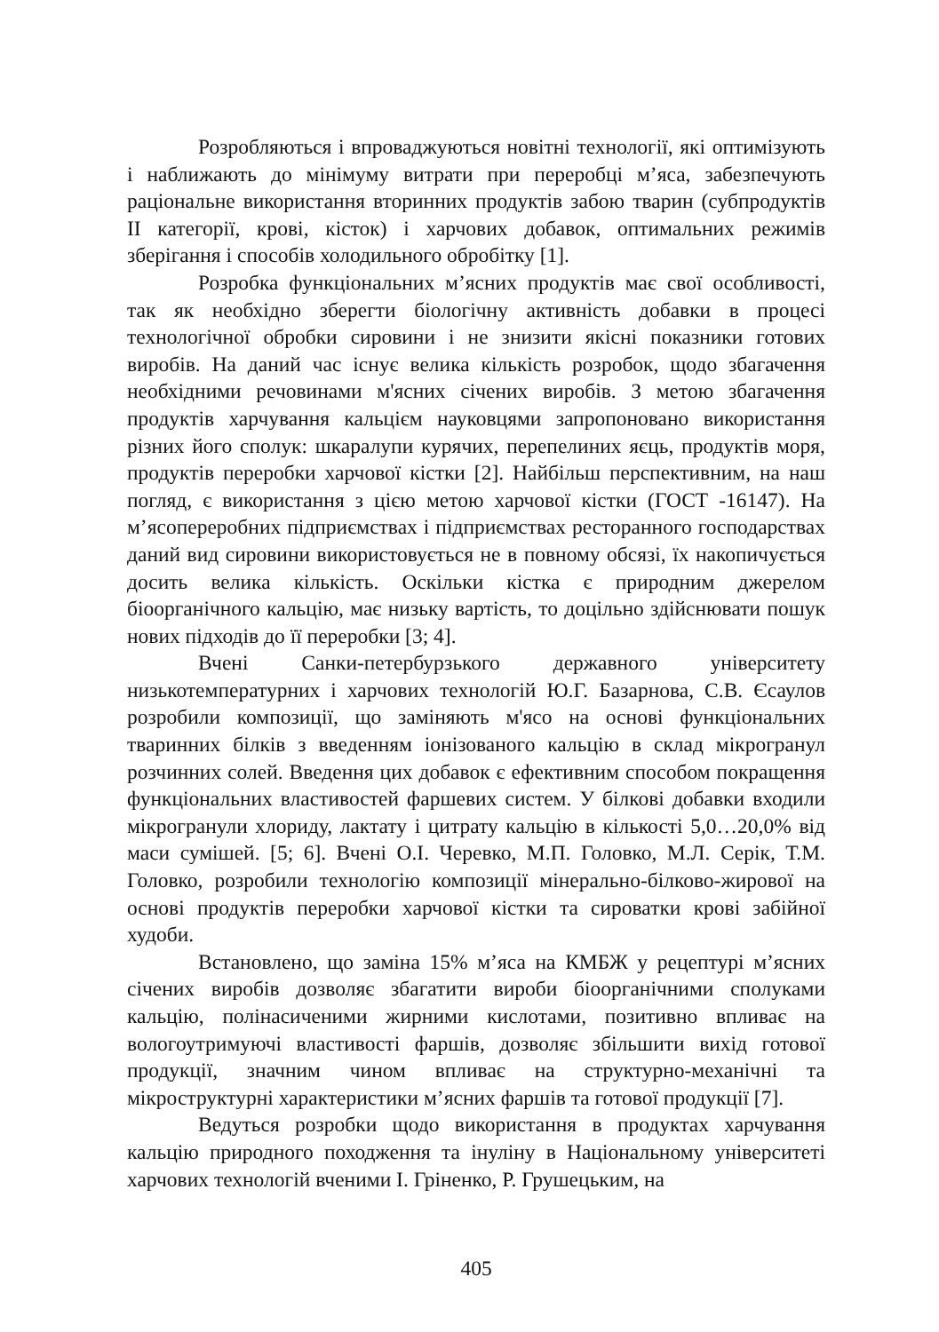Розробляються і впроваджуються новітні технології, які оптимізують і наближають до мінімуму витрати при переробці м’яса, забезпечують раціональне використання вторинних продуктів забою тварин (субпродуктів ІІ категорії, крові, кісток) і харчових добавок, оптимальних режимів зберігання і способів холодильного обробітку [1].
Розробка функціональних м’ясних продуктів має свої особливості, так як необхідно зберегти біологічну активність добавки в процесі технологічної обробки сировини і не знизити якісні показники готових виробів. На даний час існує велика кількість розробок, щодо збагачення необхідними речовинами м'ясних січених виробів. З метою збагачення продуктів харчування кальцієм науковцями запропоновано використання різних його сполук: шкаралупи курячих, перепелиних яєць, продуктів моря, продуктів переробки харчової кістки [2]. Найбільш перспективним, на наш погляд, є використання з цією метою харчової кістки (ГОСТ -16147). На м’ясопереробних підприємствах і підприємствах ресторанного господарствах даний вид сировини використовується не в повному обсязі, їх накопичується досить велика кількість. Оскільки кістка є природним джерелом біоорганічного кальцію, має низьку вартість, то доцільно здійснювати пошук нових підходів до її переробки [3; 4].
Вчені Санки-петербурзького державного університету низькотемпературних і харчових технологій Ю.Г. Базарнова, С.В. Єсаулов розробили композиції, що заміняють м'ясо на основі функціональних тваринних білків з введенням іонізованого кальцію в склад мікрогранул розчинних солей. Введення цих добавок є ефективним способом покращення функціональних властивостей фаршевих систем. У білкові добавки входили мікрогранули хлориду, лактату і цитрату кальцію в кількості 5,0…20,0% від маси сумішей. [5; 6]. Вчені О.І. Черевко, М.П. Головко, М.Л. Серік, Т.М. Головко, розробили технологію композиції мінерально-білково-жирової на основі продуктів переробки харчової кістки та сироватки крові забійної худоби.
Встановлено, що заміна 15% м’яса на КМБЖ у рецептурі м’ясних січених виробів дозволяє збагатити вироби біоорганічними сполуками кальцію, полінасиченими жирними кислотами, позитивно впливає на вологоутримуючі властивості фаршів, дозволяє збільшити вихід готової продукції, значним чином впливає на структурно-механічні та мікроструктурні характеристики м’ясних фаршів та готової продукції [7].
Ведуться розробки щодо використання в продуктах харчування кальцію природного походження та інуліну в Національному університеті харчових технологій вченими І. Гріненко, Р. Грушецьким, на
405